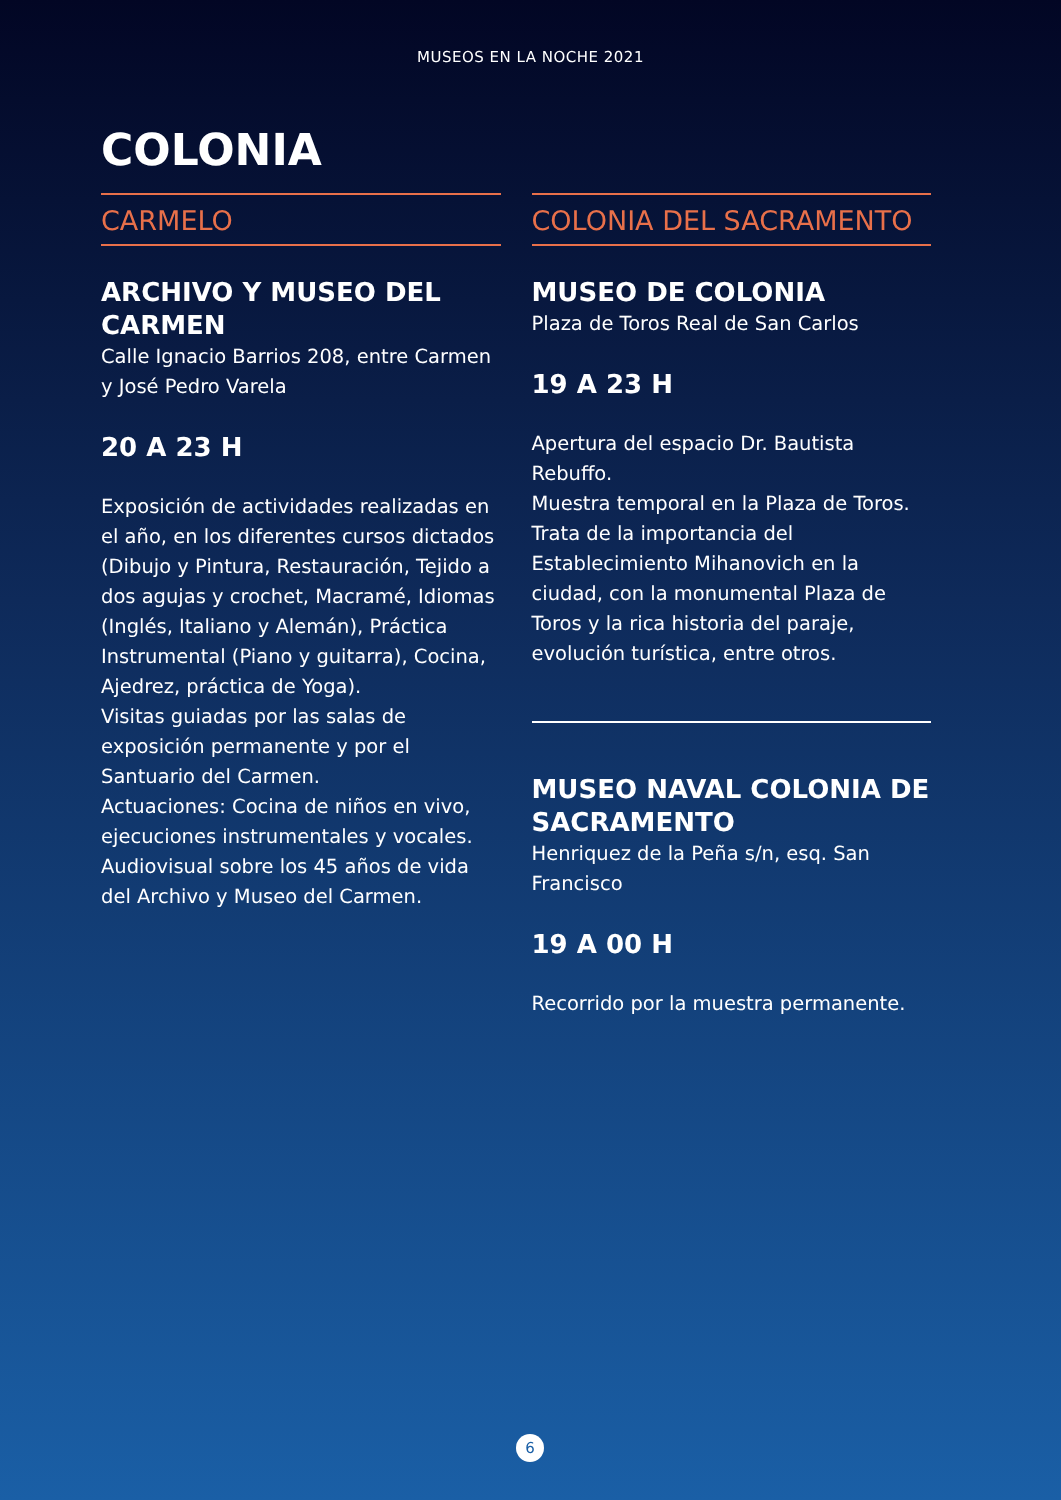MUSEOS EN LA NOCHE 2021
COLONIA
CARMELO
ARCHIVO Y MUSEO DEL CARMEN
Calle Ignacio Barrios 208, entre Carmen y José Pedro Varela
20 A 23 H
Exposición de actividades realizadas en el año, en los diferentes cursos dictados (Dibujo y Pintura, Restauración, Tejido a dos agujas y crochet, Macramé, Idiomas (Inglés, Italiano y Alemán), Práctica Instrumental (Piano y guitarra), Cocina, Ajedrez, práctica de Yoga).
Visitas guiadas por las salas de exposición permanente y por el Santuario del Carmen.
Actuaciones: Cocina de niños en vivo, ejecuciones instrumentales y vocales.
Audiovisual sobre los 45 años de vida del Archivo y Museo del Carmen.
COLONIA DEL SACRAMENTO
MUSEO DE COLONIA
Plaza de Toros Real de San Carlos
19 A 23 H
Apertura del espacio Dr. Bautista Rebuffo.
Muestra temporal en la Plaza de Toros. Trata de la importancia del Establecimiento Mihanovich en la ciudad, con la monumental Plaza de Toros y la rica historia del paraje, evolución turística, entre otros.
MUSEO NAVAL COLONIA DE SACRAMENTO
Henriquez de la Peña s/n, esq. San Francisco
19 A 00 H
Recorrido por la muestra permanente.
6